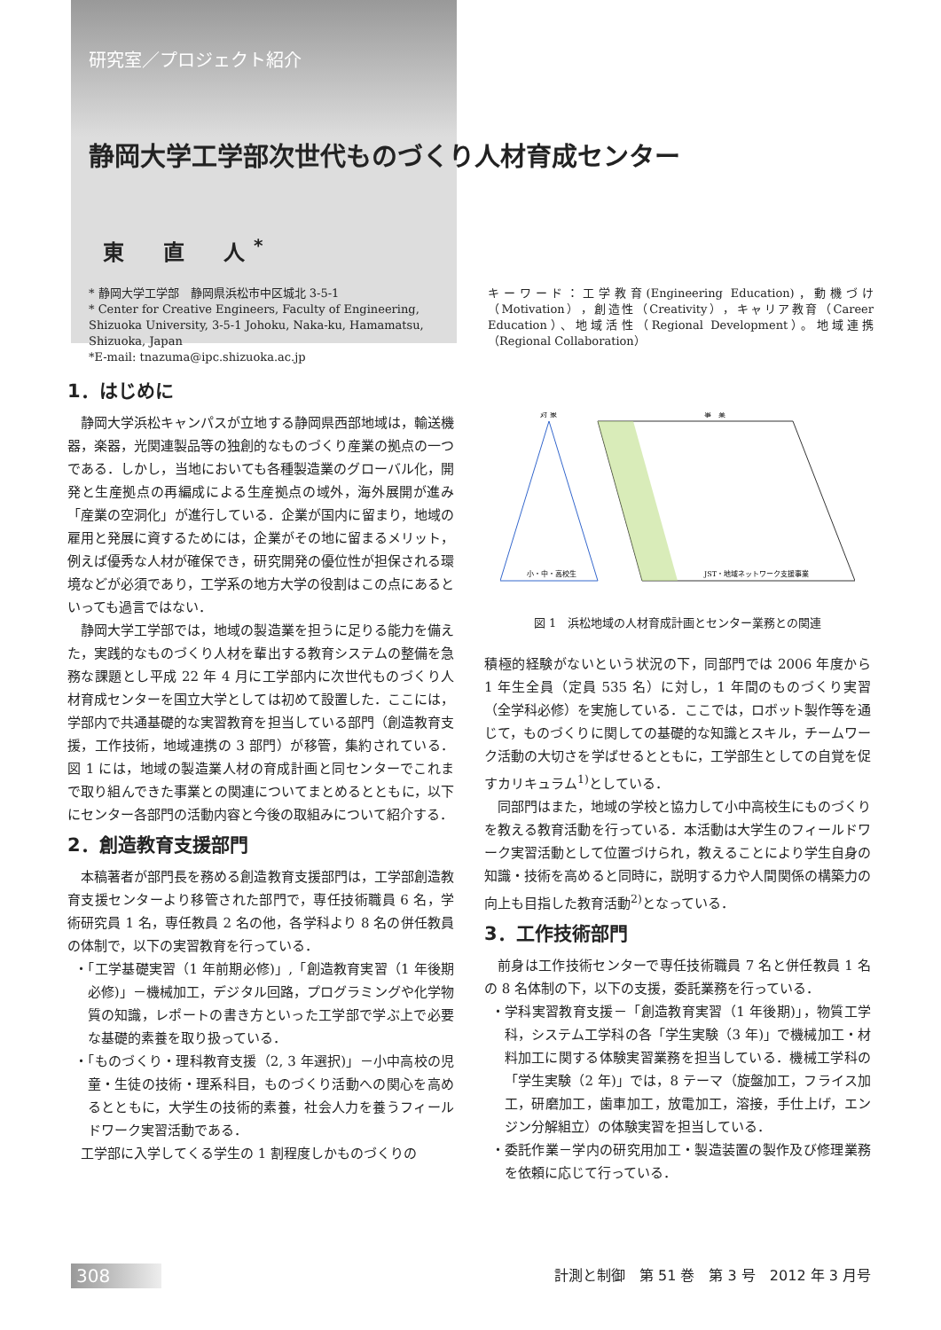研究室／プロジェクト紹介
静岡大学工学部次世代ものづくり人材育成センター
東　直　人<sup>*</sup>
* 静岡大学工学部　静岡県浜松市中区城北 3-5-1
* Center for Creative Engineers, Faculty of Engineering, Shizuoka University, 3-5-1 Johoku, Naka-ku, Hamamatsu, Shizuoka, Japan
*E-mail: tnazuma@ipc.shizuoka.ac.jp
キーワード：工学教育(Engineering Education)，動機づけ（Motivation），創造性（Creativity），キャリア教育（Career Education）、地域活性（Regional Development）。地域連携（Regional Collaboration）
1．はじめに
静岡大学浜松キャンパスが立地する静岡県西部地域は，輸送機器，楽器，光関連製品等の独創的なものづくり産業の拠点の一つである．しかし，当地においても各種製造業のグローバル化，開発と生産拠点の再編成による生産拠点の域外，海外展開が進み「産業の空洞化」が進行している．企業が国内に留まり，地域の雇用と発展に資するためには，企業がその地に留まるメリット，例えば優秀な人材が確保でき，研究開発の優位性が担保される環境などが必須であり，工学系の地方大学の役割はこの点にあるといっても過言ではない．
静岡大学工学部では，地域の製造業を担うに足りる能力を備えた，実践的なものづくり人材を輩出する教育システムの整備を急務な課題とし平成 22 年 4 月に工学部内に次世代ものづくり人材育成センターを国立大学としては初めて設置した．ここには，学部内で共通基礎的な実習教育を担当している部門（創造教育支援，工作技術，地域連携の 3 部門）が移管，集約されている．図 1 には，地域の製造業人材の育成計画と同センターでこれまで取り組んできた事業との関連についてまとめるとともに，以下にセンター各部門の活動内容と今後の取組みについて紹介する．
2．創造教育支援部門
本稿著者が部門長を務める創造教育支援部門は，工学部創造教育支援センターより移管された部門で，専任技術職員 6 名，学術研究員 1 名，専任教員 2 名の他，各学科より 8 名の併任教員の体制で，以下の実習教育を行っている．
・「工学基礎実習（1 年前期必修)」,「創造教育実習（1 年後期必修)」－機械加工，デジタル回路，プログラミングや化学物質の知識，レポートの書き方といった工学部で学ぶ上で必要な基礎的素養を取り扱っている．
・「ものづくり・理科教育支援（2, 3 年選択)」－小中高校の児童・生徒の技術・理系科目，ものづくり活動への関心を高めるとともに，大学生の技術的素養，社会人力を養うフィールドワーク実習活動である．
工学部に入学してくる学生の 1 割程度しかものづくりの
対 象
事　業
小・中・高校生
JST・地域ネットワーク支援事業
図 1　浜松地域の人材育成計画とセンター業務との関連
積極的経験がないという状況の下，同部門では 2006 年度から 1 年生全員（定員 535 名）に対し，1 年間のものづくり実習（全学科必修）を実施している．ここでは，ロボット製作等を通じて，ものづくりに関しての基礎的な知識とスキル，チームワーク活動の大切さを学ばせるとともに，工学部生としての自覚を促すカリキュラム<sup>1)</sup>としている．
同部門はまた，地域の学校と協力して小中高校生にものづくりを教える教育活動を行っている．本活動は大学生のフィールドワーク実習活動として位置づけられ，教えることにより学生自身の知識・技術を高めると同時に，説明する力や人間関係の構築力の向上も目指した教育活動<sup>2)</sup>となっている．
3．工作技術部門
前身は工作技術センターで専任技術職員 7 名と併任教員 1 名の 8 名体制の下，以下の支援，委託業務を行っている．
・学科実習教育支援－「創造教育実習（1 年後期)」，物質工学科，システム工学科の各「学生実験（3 年)」で機械加工・材料加工に関する体験実習業務を担当している．機械工学科の「学生実験（2 年)」では，8 テーマ（旋盤加工，フライス加工，研磨加工，歯車加工，放電加工，溶接，手仕上げ，エンジン分解組立）の体験実習を担当している．
・委託作業－学内の研究用加工・製造装置の製作及び修理業務を依頼に応じて行っている．
308 計測と制御　第 51 巻　第 3 号　2012 年 3 月号